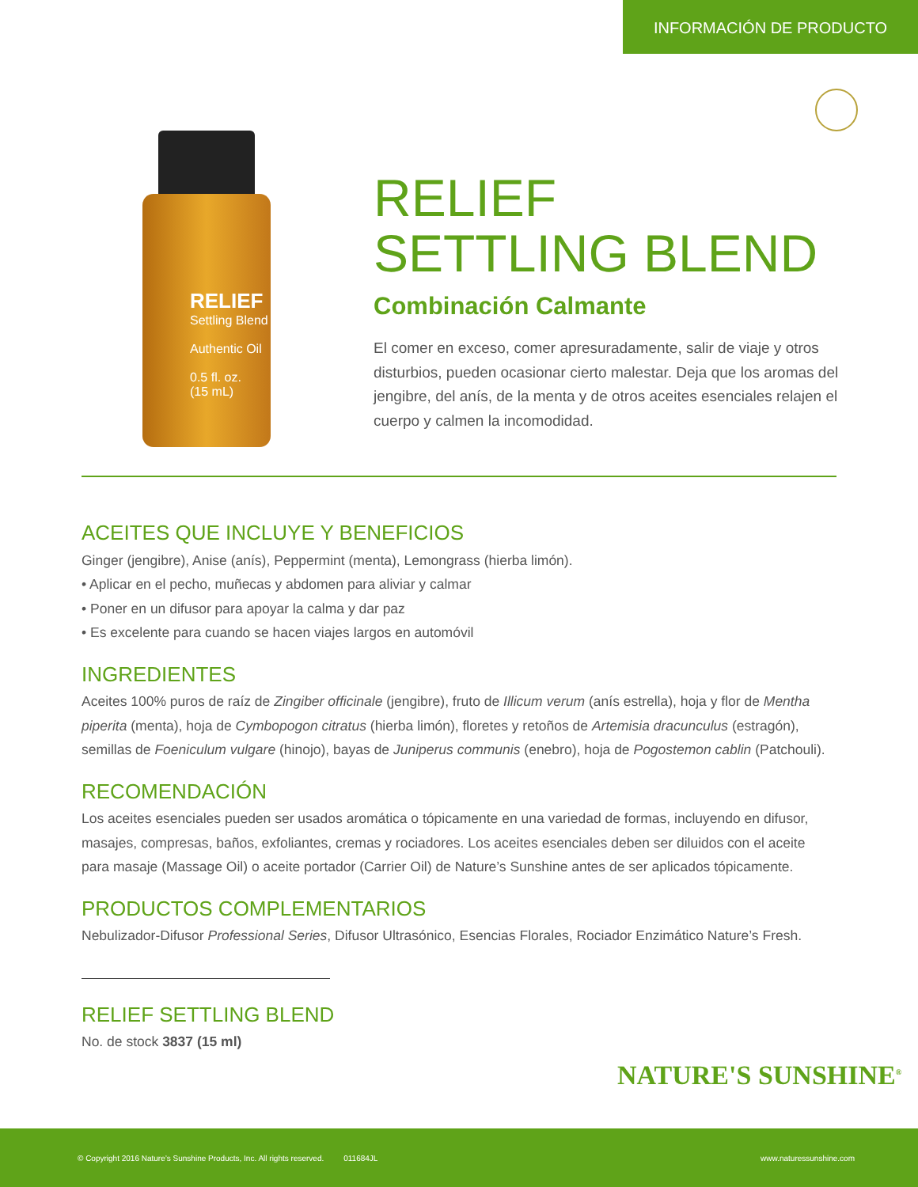INFORMACIÓN DE PRODUCTO
RELIEF
Settling Blend
Authentic Oil
0.5 fl. oz.
(15 mL)
RELIEF
SETTLING BLEND
Combinación Calmante
El comer en exceso, comer apresuradamente, salir de viaje y otros disturbios, pueden ocasionar cierto malestar. Deja que los aromas del jengibre, del anís, de la menta y de otros aceites esenciales relajen el cuerpo y calmen la incomodidad.
ACEITES QUE INCLUYE Y BENEFICIOS
Ginger (jengibre), Anise (anís), Peppermint (menta), Lemongrass (hierba limón).
• Aplicar en el pecho, muñecas y abdomen para aliviar y calmar
• Poner en un difusor para apoyar la calma y dar paz
• Es excelente para cuando se hacen viajes largos en automóvil
INGREDIENTES
Aceites 100% puros de raíz de Zingiber officinale (jengibre), fruto de Illicum verum (anís estrella), hoja y flor de Mentha piperita (menta), hoja de Cymbopogon citratus (hierba limón), floretes y retoños de Artemisia dracunculus (estragón), semillas de Foeniculum vulgare (hinojo), bayas de Juniperus communis (enebro), hoja de Pogostemon cablin (Patchouli).
RECOMENDACIÓN
Los aceites esenciales pueden ser usados aromática o tópicamente en una variedad de formas, incluyendo en difusor, masajes, compresas, baños, exfoliantes, cremas y rociadores. Los aceites esenciales deben ser diluidos con el aceite para masaje (Massage Oil) o aceite portador (Carrier Oil) de Nature’s Sunshine antes de ser aplicados tópicamente.
PRODUCTOS COMPLEMENTARIOS
Nebulizador-Difusor Professional Series, Difusor Ultrasónico, Esencias Florales, Rociador Enzimático Nature’s Fresh.
RELIEF SETTLING BLEND
No. de stock 3837 (15 ml)
NATURE'S SUNSHINE<sup>®</sup>
© Copyright 2016 Nature’s Sunshine Products, Inc. All rights reserved. 011684JL www.naturessunshine.com